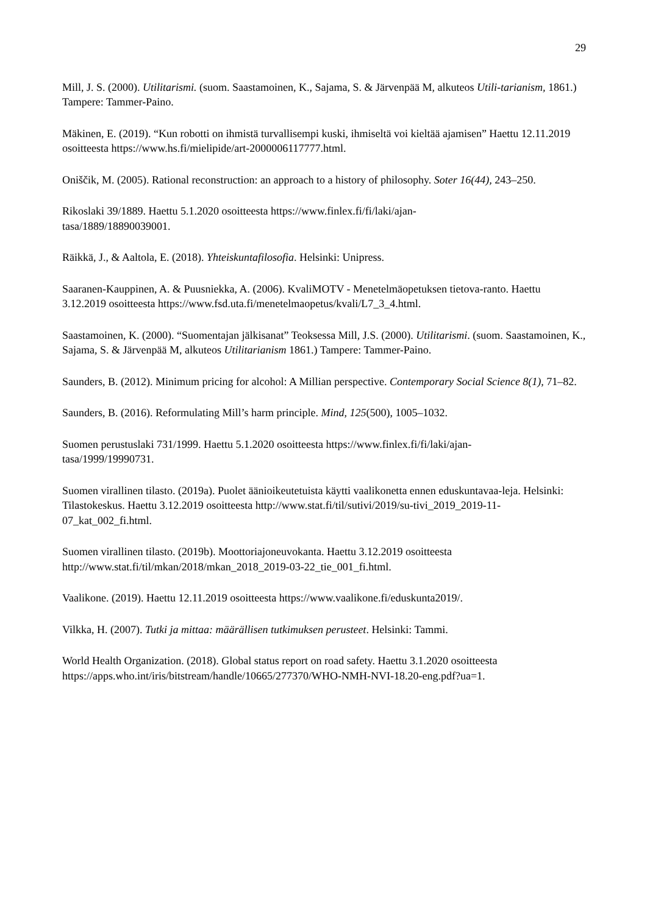29
Mill, J. S. (2000). Utilitarismi. (suom. Saastamoinen, K., Sajama, S. & Järvenpää M, alkuteos Utili-tarianism, 1861.) Tampere: Tammer-Paino.
Mäkinen, E. (2019). “Kun robotti on ihmistä turvallisempi kuski, ihmiseltä voi kieltää ajamisen” Haettu 12.11.2019 osoitteesta https://www.hs.fi/mielipide/art-2000006117777.html.
Oniščik, M. (2005). Rational reconstruction: an approach to a history of philosophy. Soter 16(44), 243–250.
Rikoslaki 39/1889. Haettu 5.1.2020 osoitteesta https://www.finlex.fi/fi/laki/ajan-
tasa/1889/18890039001.
Räikkä, J., & Aaltola, E. (2018). Yhteiskuntafilosofia. Helsinki: Unipress.
Saaranen-Kauppinen, A. & Puusniekka, A. (2006). KvaliMOTV - Menetelmäopetuksen tietova-ranto. Haettu 3.12.2019 osoitteesta https://www.fsd.uta.fi/menetelmaopetus/kvali/L7_3_4.html.
Saastamoinen, K. (2000). “Suomentajan jälkisanat” Teoksessa Mill, J.S. (2000). Utilitarismi. (suom. Saastamoinen, K., Sajama, S. & Järvenpää M, alkuteos Utilitarianism 1861.) Tampere: Tammer-Paino.
Saunders, B. (2012). Minimum pricing for alcohol: A Millian perspective. Contemporary Social Science 8(1), 71–82.
Saunders, B. (2016). Reformulating Mill’s harm principle. Mind, 125(500), 1005–1032.
Suomen perustuslaki 731/1999. Haettu 5.1.2020 osoitteesta https://www.finlex.fi/fi/laki/ajan-
tasa/1999/19990731.
Suomen virallinen tilasto. (2019a). Puolet äänioikeutetuista käytti vaalikonetta ennen eduskuntavaa-leja. Helsinki: Tilastokeskus. Haettu 3.12.2019 osoitteesta http://www.stat.fi/til/sutivi/2019/su-tivi_2019_2019-11-07_kat_002_fi.html.
Suomen virallinen tilasto. (2019b). Moottoriajoneuvokanta. Haettu 3.12.2019 osoitteesta http://www.stat.fi/til/mkan/2018/mkan_2018_2019-03-22_tie_001_fi.html.
Vaalikone. (2019). Haettu 12.11.2019 osoitteesta https://www.vaalikone.fi/eduskunta2019/.
Vilkka, H. (2007). Tutki ja mittaa: määrällisen tutkimuksen perusteet. Helsinki: Tammi.
World Health Organization. (2018). Global status report on road safety. Haettu 3.1.2020 osoitteesta https://apps.who.int/iris/bitstream/handle/10665/277370/WHO-NMH-NVI-18.20-eng.pdf?ua=1.